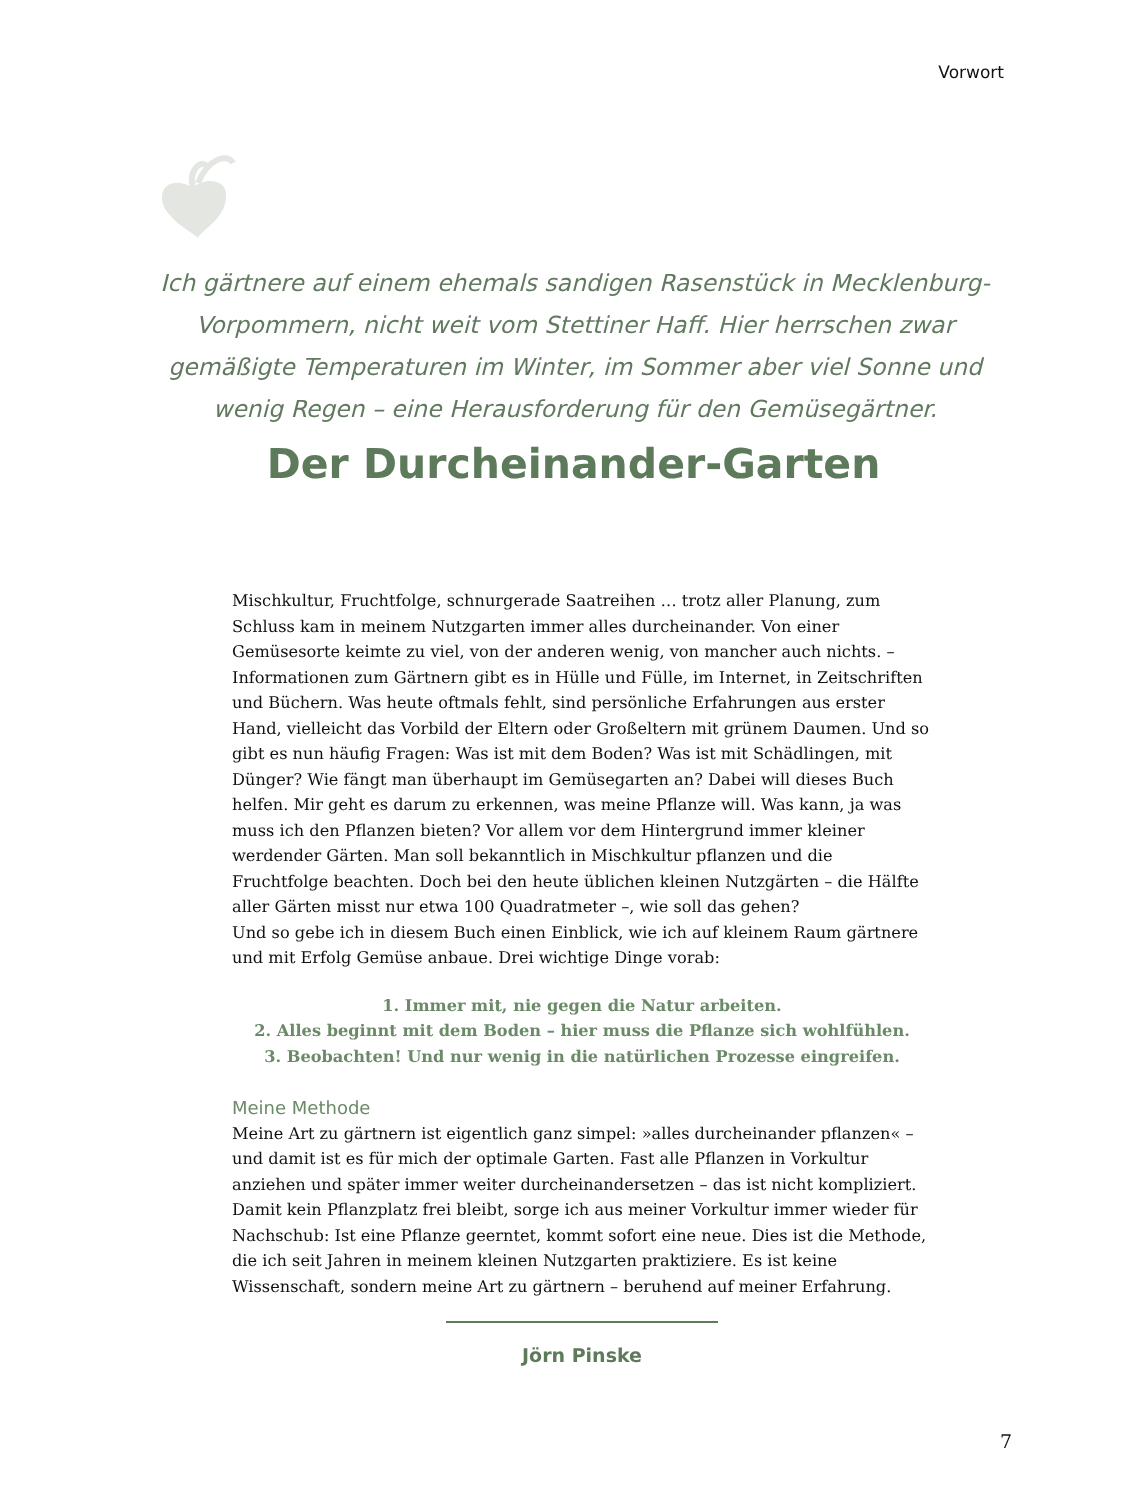Vorwort
Ich gärtnere auf einem ehemals sandigen Rasenstück in Mecklenburg-Vorpommern, nicht weit vom Stettiner Haff. Hier herrschen zwar gemäßigte Temperaturen im Winter, im Sommer aber viel Sonne und wenig Regen – eine Herausforderung für den Gemüsegärtner.
Der Durcheinander-Garten
Mischkultur, Fruchtfolge, schnurgerade Saatreihen … trotz aller Planung, zum Schluss kam in meinem Nutzgarten immer alles durcheinander. Von einer Gemüsesorte keimte zu viel, von der anderen wenig, von mancher auch nichts. – Informationen zum Gärtnern gibt es in Hülle und Fülle, im Internet, in Zeitschriften und Büchern. Was heute oftmals fehlt, sind persönliche Erfahrungen aus erster Hand, vielleicht das Vorbild der Eltern oder Großeltern mit grünem Daumen. Und so gibt es nun häufig Fragen: Was ist mit dem Boden? Was ist mit Schädlingen, mit Dünger? Wie fängt man überhaupt im Gemüsegarten an? Dabei will dieses Buch helfen. Mir geht es darum zu erkennen, was meine Pflanze will. Was kann, ja was muss ich den Pflanzen bieten? Vor allem vor dem Hintergrund immer kleiner werdender Gärten. Man soll bekanntlich in Mischkultur pflanzen und die Fruchtfolge beachten. Doch bei den heute üblichen kleinen Nutzgärten – die Hälfte aller Gärten misst nur etwa 100 Quadratmeter –, wie soll das gehen?
Und so gebe ich in diesem Buch einen Einblick, wie ich auf kleinem Raum gärtnere und mit Erfolg Gemüse anbaue. Drei wichtige Dinge vorab:
1. Immer mit, nie gegen die Natur arbeiten.
2. Alles beginnt mit dem Boden – hier muss die Pflanze sich wohlfühlen.
3. Beobachten! Und nur wenig in die natürlichen Prozesse eingreifen.
Meine Methode
Meine Art zu gärtnern ist eigentlich ganz simpel: »alles durcheinander pflanzen« – und damit ist es für mich der optimale Garten. Fast alle Pflanzen in Vorkultur anziehen und später immer weiter durcheinandersetzen – das ist nicht kompliziert. Damit kein Pflanzplatz frei bleibt, sorge ich aus meiner Vorkultur immer wieder für Nachschub: Ist eine Pflanze geerntet, kommt sofort eine neue. Dies ist die Methode, die ich seit Jahren in meinem kleinen Nutzgarten praktiziere. Es ist keine Wissenschaft, sondern meine Art zu gärtnern – beruhend auf meiner Erfahrung.
Jörn Pinske
7